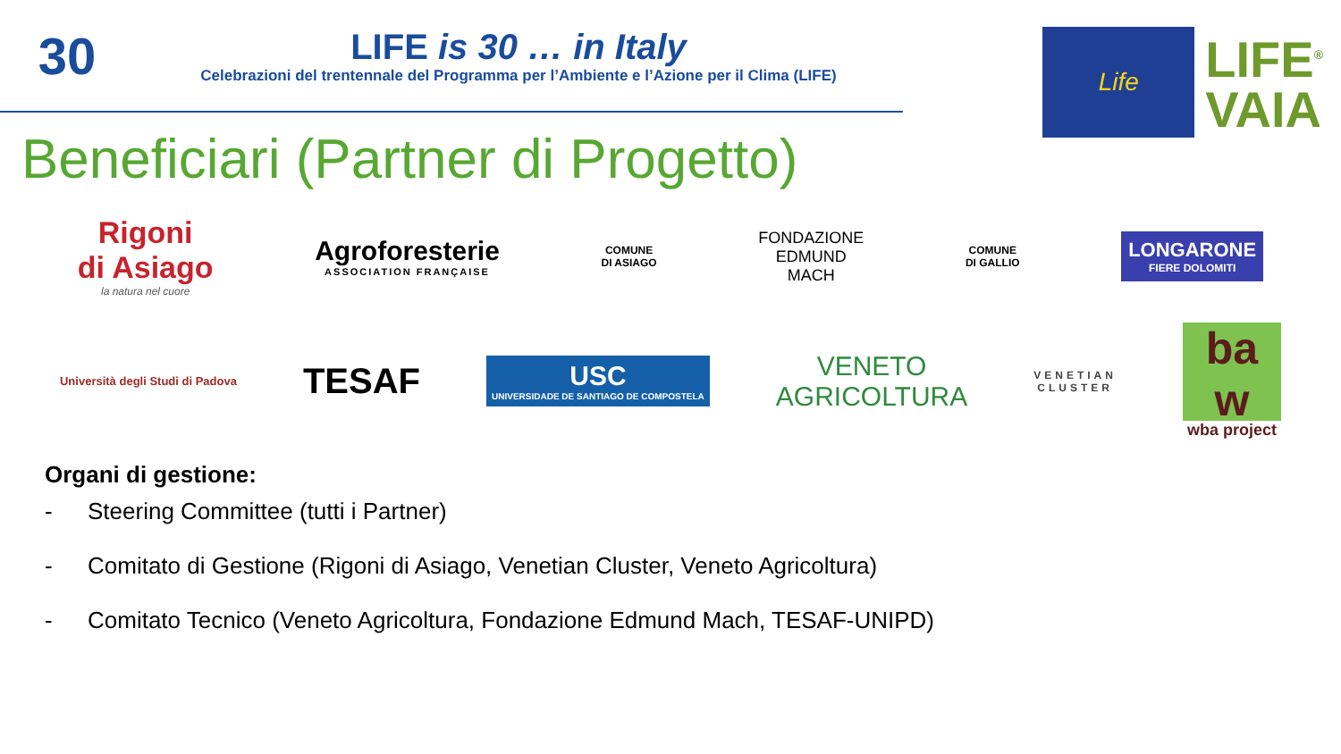30
LIFE is 30 … in Italy
Celebrazioni del trentennale del Programma per l’Ambiente e l’Azione per il Clima (LIFE)
Life
LIFE<sup>®</sup>
VAIA
Beneficiari (Partner di Progetto)
Rigoni
di Asiago
la natura nel cuore
Agroforesterie
ASSOCIATION FRANÇAISE
COMUNE
DI ASIAGO
FONDAZIONE
EDMUND
MACH
COMUNE
DI GALLIO
LONGARONE
FIERE DOLOMITI
Università degli Studi di Padova
TESAF
USC
UNIVERSIDADE DE SANTIAGO DE COMPOSTELA
VENETO
AGRICOLTURA
VENETIAN
CLUSTER
ba w
wba project
Organi di gestione:
- Steering Committee (tutti i Partner)
- Comitato di Gestione (Rigoni di Asiago, Venetian Cluster, Veneto Agricoltura)
- Comitato Tecnico (Veneto Agricoltura, Fondazione Edmund Mach, TESAF-UNIPD)